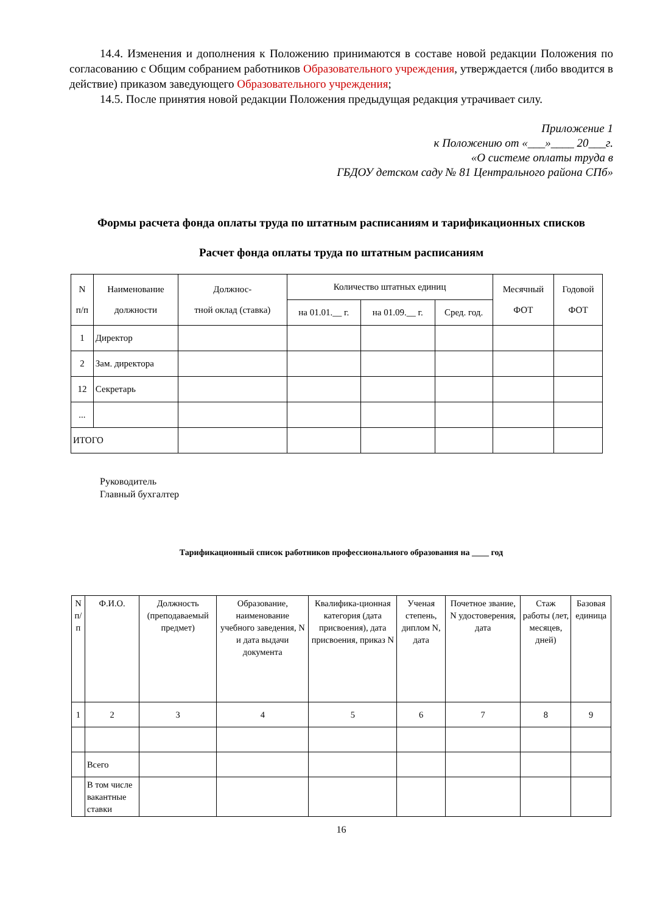14.4. Изменения и дополнения к Положению принимаются в составе новой редакции Положения по согласованию с Общим собранием работников Образовательного учреждения, утверждается (либо вводится в действие) приказом заведующего Образовательного учреждения;
14.5. После принятия новой редакции Положения предыдущая редакция утрачивает силу.
Приложение 1
к Положению от «___»____ 20___г.
«О системе оплаты труда в
ГБДОУ детском саду № 81 Центрального района СПб»
Формы расчета фонда оплаты труда по штатным расписаниям и тарификационных списков
Расчет фонда оплаты труда по штатным расписаниям
| N п/п | Наименование должности | Должнос- тной оклад (ставка) | Количество штатных единиц | | | Месячный ФОТ | Годовой ФОТ |
| --- | --- | --- | --- | --- | --- | --- | --- |
| | | | на 01.01.__ г. | на 01.09.__ г. | Сред. год. | | |
| 1 | Директор | | | | | | |
| 2 | Зам. директора | | | | | | |
| 12 | Секретарь | | | | | | |
| ... | | | | | | | |
| ИТОГО | | | | | | | |
Руководитель
Главный бухгалтер
Тарификационный список работников профессионального образования на ____ год
| N п/п | Ф.И.О. | Должность (преподаваемый предмет) | Образование, наименование учебного заведения, N и дата выдачи документа | Квалифика-ционная категория (дата присвоения), дата присвоения, приказ N | Ученая степень, диплом N, дата | Почетное звание, N удостоверения, дата | Стаж работы (лет, месяцев, дней) | Базовая единица |
| --- | --- | --- | --- | --- | --- | --- | --- | --- |
| 1 | 2 | 3 | 4 | 5 | 6 | 7 | 8 | 9 |
| | Всего | | | | | | | |
| | В том числе вакантные ставки | | | | | | | |
16